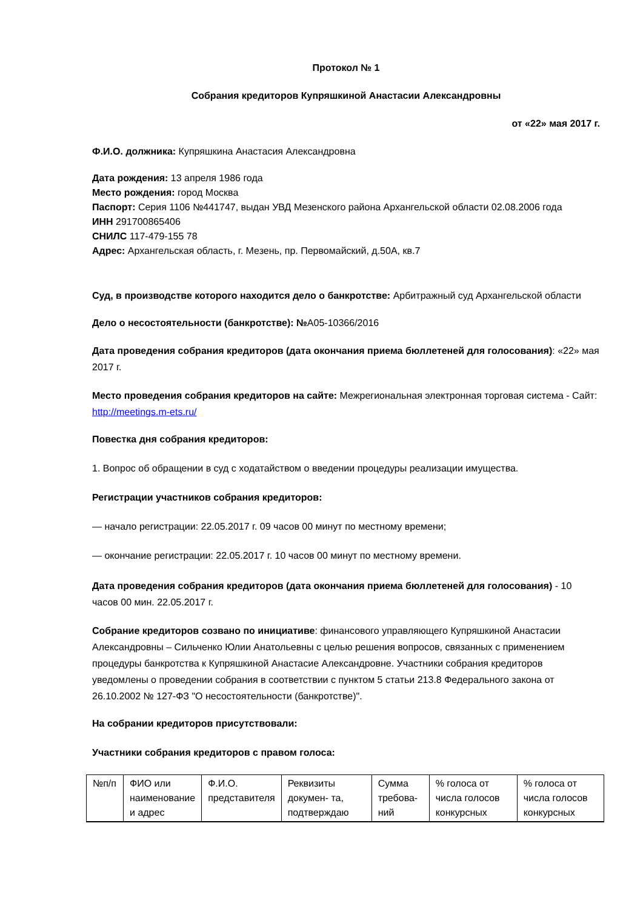Протокол № 1
Собрания кредиторов Купряшкиной Анастасии Александровны
от «22» мая 2017 г.
Ф.И.О. должника: Купряшкина Анастасия Александровна
Дата рождения: 13 апреля 1986 года
Место рождения: город Москва
Паспорт: Серия 1106 №441747, выдан УВД Мезенского района Архангельской области 02.08.2006 года
ИНН 291700865406
СНИЛС 117-479-155 78
Адрес: Архангельская область, г. Мезень, пр. Первомайский, д.50А, кв.7
Суд, в производстве которого находится дело о банкротстве: Арбитражный суд Архангельской области
Дело о несостоятельности (банкротстве): №А05-10366/2016
Дата проведения собрания кредиторов (дата окончания приема бюллетеней для голосования): «22» мая 2017 г.
Место проведения собрания кредиторов на сайте: Межрегиональная электронная торговая система - Сайт: http://meetings.m-ets.ru/
Повестка дня собрания кредиторов:
1. Вопрос об обращении в суд с ходатайством о введении процедуры реализации имущества.
Регистрации участников собрания кредиторов:
— начало регистрации: 22.05.2017 г. 09 часов 00 минут по местному времени;
— окончание регистрации: 22.05.2017 г. 10 часов 00 минут по местному времени.
Дата проведения собрания кредиторов (дата окончания приема бюллетеней для голосования) - 10 часов 00 мин. 22.05.2017 г.
Собрание кредиторов созвано по инициативе: финансового управляющего Купряшкиной Анастасии Александровны – Сильченко Юлии Анатольевны с целью решения вопросов, связанных с применением процедуры банкротства к Купряшкиной Анастасие Александровне. Участники собрания кредиторов уведомлены о проведении собрания в соответствии с пунктом 5 статьи 213.8 Федерального закона от 26.10.2002 № 127-ФЗ "О несостоятельности (банкротстве)".
На собрании кредиторов присутствовали:
Участники собрания кредиторов с правом голоса:
| №п/п | ФИО или наименование и адрес | Ф.И.О. представителя | Реквизиты докумен- та, подтверждаю | Сумма требова-ний | % голоса от числа голосов конкурсных | % голоса от числа голосов конкурсных |